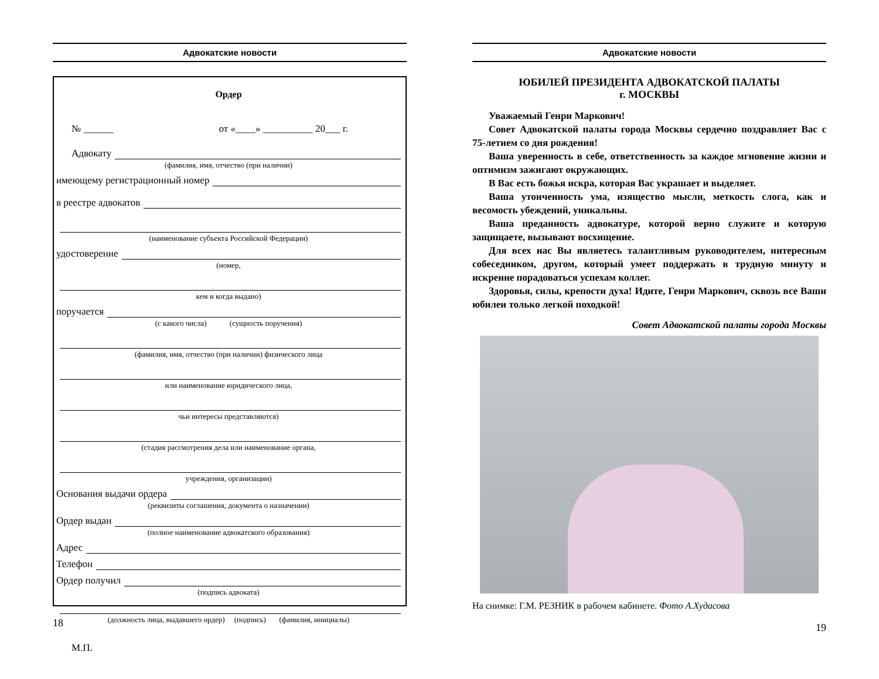Адвокатские новости
Ордер
№ ______ от «____» __________ 20___ г.
Адвокату
(фамилия, имя, отчество (при наличии)
имеющему регистрационный номер
в реестре адвокатов
(наименование субъекта Российской Федерации)
удостоверение
(номер,
кем и когда выдано)
поручается
(с какого числа) (сущность поручения)
(фамилия, имя, отчество (при наличии) физического лица
или наименование юридического лица,
чьи интересы представляются)
(стадия рассмотрения дела или наименование органа,
учреждения, организации)
Основания выдачи ордера
(реквизиты соглашения, документа о назначении)
Ордер выдан
(полное наименование адвокатского образования)
Адрес
Телефон
Ордер получил
(подпись адвоката)
(должность лица, выдавшего ордер) (подпись) (фамилия, инициалы)
М.П.
18
Адвокатские новости
ЮБИЛЕЙ ПРЕЗИДЕНТА АДВОКАТСКОЙ ПАЛАТЫ
г. МОСКВЫ
Уважаемый Генри Маркович!
Совет Адвокатской палаты города Москвы сердечно поздравляет Вас с 75-летием со дня рождения!
Ваша уверенность в себе, ответственность за каждое мгновение жизни и оптимизм зажигают окружающих.
В Вас есть божья искра, которая Вас украшает и выделяет.
Ваша утонченность ума, изящество мысли, меткость слога, как и весомость убеждений, уникальны.
Ваша преданность адвокатуре, которой верно служите и которую защищаете, вызывают восхищение.
Для всех нас Вы являетесь талантливым руководителем, интересным собеседником, другом, который умеет поддержать в трудную минуту и искренне порадоваться успехам коллег.
Здоровья, силы, крепости духа! Идите, Генри Маркович, сквозь все Ваши юбилеи только легкой походкой!
Совет Адвокатской палаты города Москвы
На снимке: Г.М. РЕЗНИК в рабочем кабинете. Фото А.Худасова
19